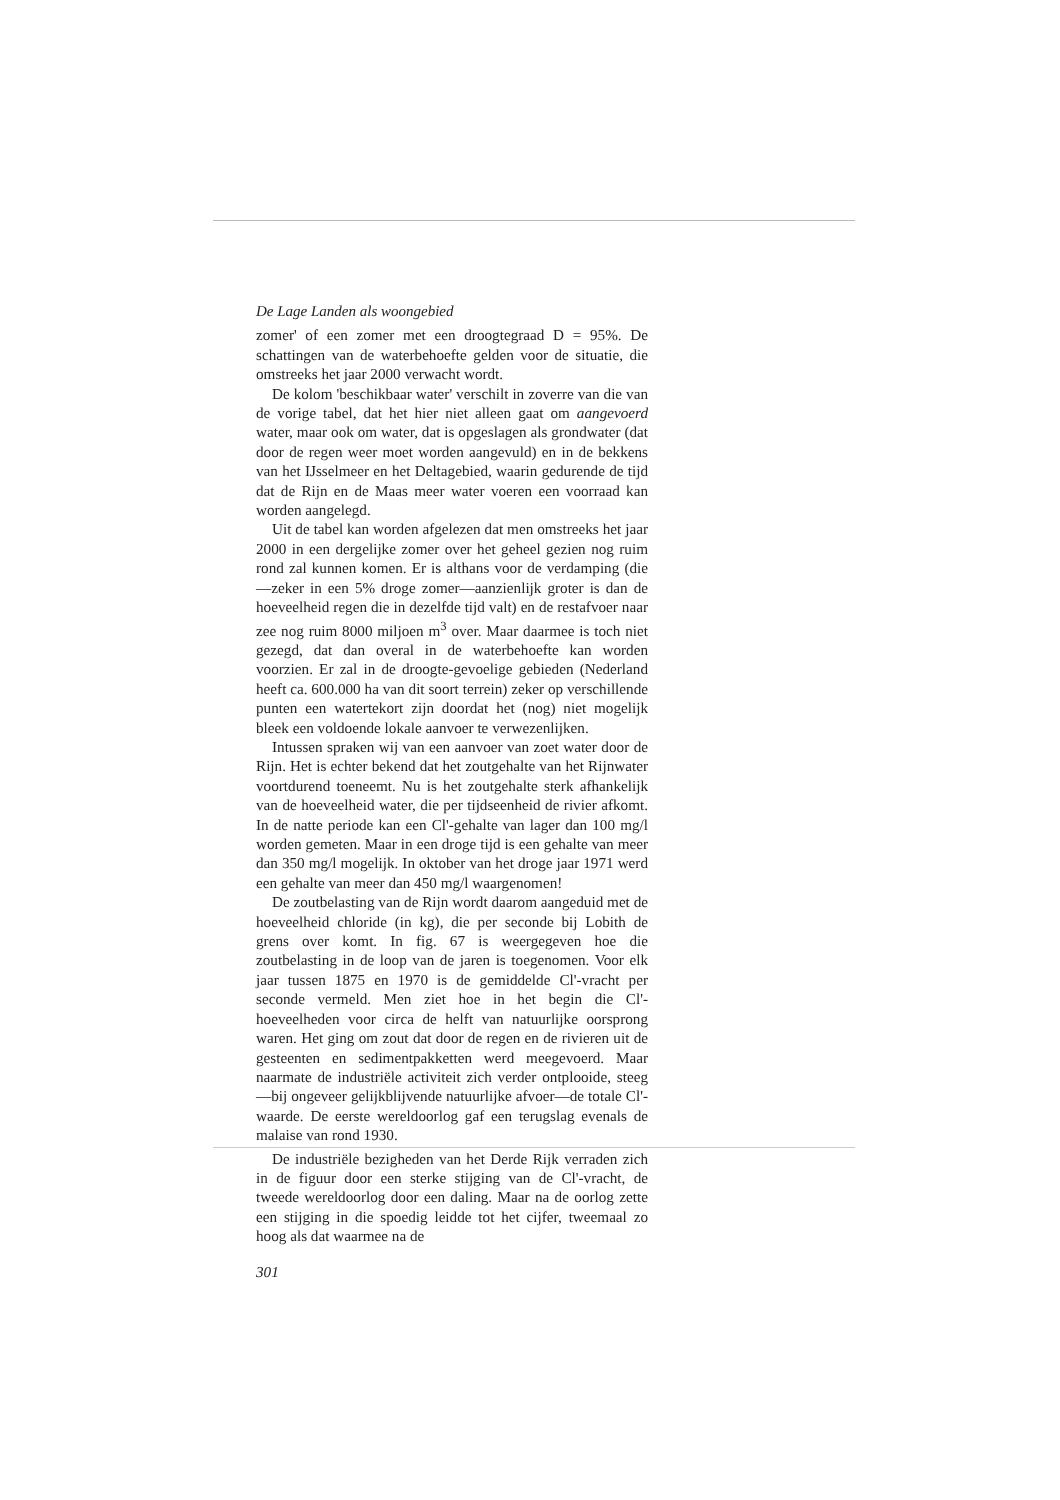De Lage Landen als woongebied
zomer' of een zomer met een droogtegraad D = 95%. De schattingen van de waterbehoefte gelden voor de situatie, die omstreeks het jaar 2000 verwacht wordt.
De kolom 'beschikbaar water' verschilt in zoverre van die van de vorige tabel, dat het hier niet alleen gaat om aangevoerd water, maar ook om water, dat is opgeslagen als grondwater (dat door de regen weer moet worden aangevuld) en in de bekkens van het IJsselmeer en het Deltagebied, waarin gedurende de tijd dat de Rijn en de Maas meer water voeren een voorraad kan worden aangelegd.
Uit de tabel kan worden afgelezen dat men omstreeks het jaar 2000 in een dergelijke zomer over het geheel gezien nog ruim rond zal kunnen komen. Er is althans voor de verdamping (die—zeker in een 5% droge zomer—aanzienlijk groter is dan de hoeveelheid regen die in dezelfde tijd valt) en de restafvoer naar zee nog ruim 8000 miljoen m<sup>3</sup> over. Maar daarmee is toch niet gezegd, dat dan overal in de waterbehoefte kan worden voorzien. Er zal in de droogte-gevoelige gebieden (Nederland heeft ca. 600.000 ha van dit soort terrein) zeker op verschillende punten een watertekort zijn doordat het (nog) niet mogelijk bleek een voldoende lokale aanvoer te verwezenlijken.
Intussen spraken wij van een aanvoer van zoet water door de Rijn. Het is echter bekend dat het zoutgehalte van het Rijnwater voortdurend toeneemt. Nu is het zoutgehalte sterk afhankelijk van de hoeveelheid water, die per tijdseenheid de rivier afkomt. In de natte periode kan een Cl'-gehalte van lager dan 100 mg/l worden gemeten. Maar in een droge tijd is een gehalte van meer dan 350 mg/l mogelijk. In oktober van het droge jaar 1971 werd een gehalte van meer dan 450 mg/l waargenomen!
De zoutbelasting van de Rijn wordt daarom aangeduid met de hoeveelheid chloride (in kg), die per seconde bij Lobith de grens over komt. In fig. 67 is weergegeven hoe die zoutbelasting in de loop van de jaren is toegenomen. Voor elk jaar tussen 1875 en 1970 is de gemiddelde Cl'-vracht per seconde vermeld. Men ziet hoe in het begin die Cl'-hoeveelheden voor circa de helft van natuurlijke oorsprong waren. Het ging om zout dat door de regen en de rivieren uit de gesteenten en sedimentpakketten werd meegevoerd. Maar naarmate de industriële activiteit zich verder ontplooide, steeg—bij ongeveer gelijkblijvende natuurlijke afvoer—de totale Cl'-waarde. De eerste wereldoorlog gaf een terugslag evenals de malaise van rond 1930.
De industriële bezigheden van het Derde Rijk verraden zich in de figuur door een sterke stijging van de Cl'-vracht, de tweede wereldoorlog door een daling. Maar na de oorlog zette een stijging in die spoedig leidde tot het cijfer, tweemaal zo hoog als dat waarmee na de
301